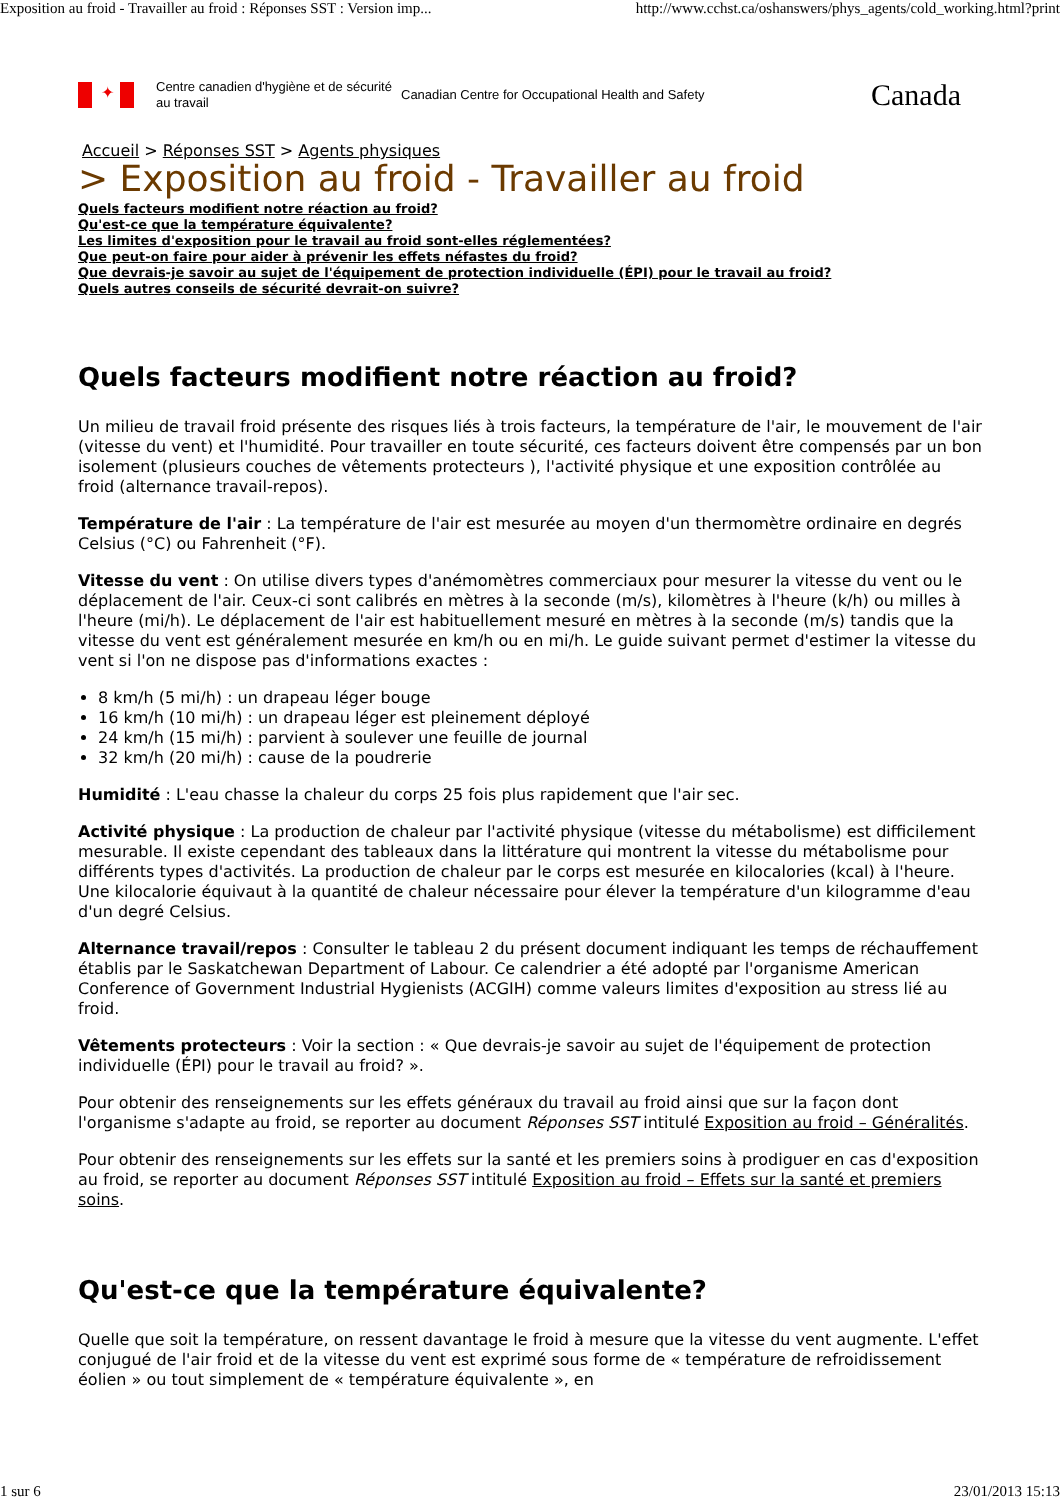Exposition au froid - Travailler au froid : Réponses SST : Version imp... http://www.cchst.ca/oshanswers/phys_agents/cold_working.html?print
✦
Centre canadien d'hygiène et de sécurité au travail
Canadian Centre for Occupational Health and Safety
Canada
Accueil > Réponses SST > Agents physiques
> Exposition au froid - Travailler au froid
Quels facteurs modifient notre réaction au froid?
Qu'est-ce que la température équivalente?
Les limites d'exposition pour le travail au froid sont-elles réglementées?
Que peut-on faire pour aider à prévenir les effets néfastes du froid?
Que devrais-je savoir au sujet de l'équipement de protection individuelle (ÉPI) pour le travail au froid?
Quels autres conseils de sécurité devrait-on suivre?
Quels facteurs modifient notre réaction au froid?
Un milieu de travail froid présente des risques liés à trois facteurs, la température de l'air, le mouvement de l'air (vitesse du vent) et l'humidité. Pour travailler en toute sécurité, ces facteurs doivent être compensés par un bon isolement (plusieurs couches de vêtements protecteurs ), l'activité physique et une exposition contrôlée au froid (alternance travail-repos).
Température de l'air : La température de l'air est mesurée au moyen d'un thermomètre ordinaire en degrés Celsius (°C) ou Fahrenheit (°F).
Vitesse du vent : On utilise divers types d'anémomètres commerciaux pour mesurer la vitesse du vent ou le déplacement de l'air. Ceux-ci sont calibrés en mètres à la seconde (m/s), kilomètres à l'heure (k/h) ou milles à l'heure (mi/h). Le déplacement de l'air est habituellement mesuré en mètres à la seconde (m/s) tandis que la vitesse du vent est généralement mesurée en km/h ou en mi/h. Le guide suivant permet d'estimer la vitesse du vent si l'on ne dispose pas d'informations exactes :
8 km/h (5 mi/h) : un drapeau léger bouge
16 km/h (10 mi/h) : un drapeau léger est pleinement déployé
24 km/h (15 mi/h) : parvient à soulever une feuille de journal
32 km/h (20 mi/h) : cause de la poudrerie
Humidité : L'eau chasse la chaleur du corps 25 fois plus rapidement que l'air sec.
Activité physique : La production de chaleur par l'activité physique (vitesse du métabolisme) est difficilement mesurable. Il existe cependant des tableaux dans la littérature qui montrent la vitesse du métabolisme pour différents types d'activités. La production de chaleur par le corps est mesurée en kilocalories (kcal) à l'heure. Une kilocalorie équivaut à la quantité de chaleur nécessaire pour élever la température d'un kilogramme d'eau d'un degré Celsius.
Alternance travail/repos : Consulter le tableau 2 du présent document indiquant les temps de réchauffement établis par le Saskatchewan Department of Labour. Ce calendrier a été adopté par l'organisme American Conference of Government Industrial Hygienists (ACGIH) comme valeurs limites d'exposition au stress lié au froid.
Vêtements protecteurs : Voir la section : « Que devrais-je savoir au sujet de l'équipement de protection individuelle (ÉPI) pour le travail au froid? ».
Pour obtenir des renseignements sur les effets généraux du travail au froid ainsi que sur la façon dont l'organisme s'adapte au froid, se reporter au document Réponses SST intitulé Exposition au froid – Généralités.
Pour obtenir des renseignements sur les effets sur la santé et les premiers soins à prodiguer en cas d'exposition au froid, se reporter au document Réponses SST intitulé Exposition au froid – Effets sur la santé et premiers soins.
Qu'est-ce que la température équivalente?
Quelle que soit la température, on ressent davantage le froid à mesure que la vitesse du vent augmente. L'effet conjugué de l'air froid et de la vitesse du vent est exprimé sous forme de « température de refroidissement éolien » ou tout simplement de « température équivalente », en
1 sur 6 23/01/2013 15:13